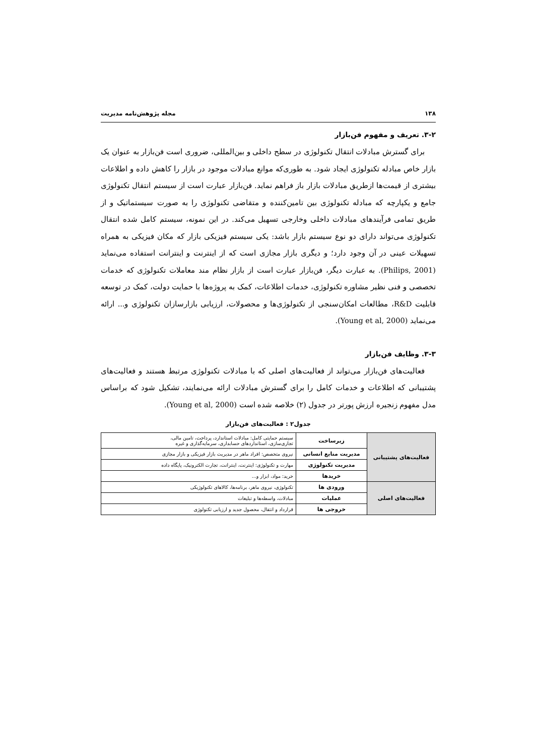۱۳۸ مجله پژوهش‌نامه مدیریت
۳-۲. تعریف و مفهوم فن‌بازار
برای گسترش مبادلات انتقال تکنولوژی در سطح داخلی و بین‌المللی، ضروری است فن‌بازار به عنوان یک بازار خاص مبادله تکنولوژی ایجاد شود. به طوری‌که موانع مبادلات موجود در بازار را کاهش داده و اطلاعات بیشتری از قیمت‌ها ازطریق مبادلات بازار باز فراهم نماید. فن‌بازار عبارت است از سیستم انتقال تکنولوژی جامع و یکپارچه که مبادله تکنولوژی بین تامین‌کننده و متقاضی تکنولوژی را به صورت سیستماتیک و از طریق تمامی فرآیندهای مبادلات داخلی وخارجی تسهیل می‌کند. در این نمونه، سیستم کامل شده انتقال تکنولوژی می‌تواند دارای دو نوع سیستم بازار باشد: یکی سیستم فیزیکی بازار که مکان فیزیکی به همراه تسهیلات عینی در آن وجود دارد؛ و دیگری بازار مجازی است که از اینترنت و اینترانت استفاده می‌نماید (Philips, 2001). به عبارت دیگر، فن‌بازار عبارت است از بازار نظام مند معاملات تکنولوژی که خدمات تخصصی و فنی نظیر مشاوره تکنولوژی، خدمات اطلاعات، کمک به پروژه‌ها با حمایت دولت، کمک در توسعه قابلیت R&D، مطالعات امکان‌سنجی از تکنولوژی‌ها و محصولات، ارزیابی بازارسازان تکنولوژی و... ارائه می‌نماید (Young et al, 2000).
۳-۳. وظایف فن‌بازار
فعالیت‌های فن‌بازار می‌تواند از فعالیت‌های اصلی که با مبادلات تکنولوژی مرتبط هستند و فعالیت‌های پشتیبانی که اطلاعات و خدمات کامل را برای گسترش مبادلات ارائه می‌نمایند، تشکیل شود که براساس مدل مفهوم زنجیره ارزش پورتر در جدول (۲) خلاصه شده است (Young et al, 2000).
جدول۲ : فعالیت‌های فن‌بازار
| فعالیت‌های پشتیبانی | زیرساخت | سیستم حمایتی کامل: مبادلات استاندارد، پرداخت، تامین مالی، تجاری‌سازی، استانداردهای حسابداری، سرمایه‌گذاری و غیره |
| | مدیریت منابع انسانی | نیروی متخصص: افراد ماهر در مدیریت بازار فیزیکی و بازار مجازی |
| | مدیریت تکنولوژی | مهارت و تکنولوژی: اینترنت، اینترانت، تجارت الکترونیک، پایگاه داده |
| | خریدها | خرید: مواد، ابزار و... |
| فعالیت‌های اصلی | ورودی ها | تکنولوژی، نیروی ماهر، برنامه‌ها، کالاهای تکنولوژیکی |
| | عملیات | مبادلات، واسطه‌ها و تبلیغات |
| | خروجی ها | قرارداد و انتقال، محصول جدید و ارزیابی تکنولوژی |